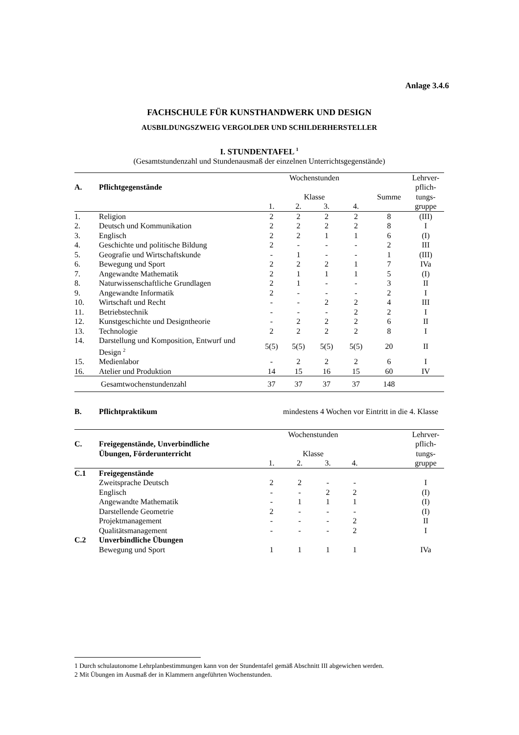Anlage 3.4.6
FACHSCHULE FÜR KUNSTHANDWERK UND DESIGN
AUSBILDUNGSZWEIG VERGOLDER UND SCHILDERHERSTELLER
I. STUNDENTAFEL <sup>1</sup>
(Gesamtstundenzahl und Stundenausmaß der einzelnen Unterrichtsgegenstände)
| | | Wochenstunden | | | | | Lehrver- |
| --- | --- | --- | --- | --- | --- | --- | --- |
| A. | Pflichtgegenstände | | | | | | pflich- |
| | | Klasse | | | | Summe | tungs- |
| | | 1. | 2. | 3. | 4. | | gruppe |
| 1. | Religion | 2 | 2 | 2 | 2 | 8 | (III) |
| 2. | Deutsch und Kommunikation | 2 | 2 | 2 | 2 | 8 | I |
| 3. | Englisch | 2 | 2 | 1 | 1 | 6 | (I) |
| 4. | Geschichte und politische Bildung | 2 | - | - | - | 2 | III |
| 5. | Geografie und Wirtschaftskunde | - | 1 | - | - | 1 | (III) |
| 6. | Bewegung und Sport | 2 | 2 | 2 | 1 | 7 | IVa |
| 7. | Angewandte Mathematik | 2 | 1 | 1 | 1 | 5 | (I) |
| 8. | Naturwissenschaftliche Grundlagen | 2 | 1 | - | - | 3 | II |
| 9. | Angewandte Informatik | 2 | - | - | - | 2 | I |
| 10. | Wirtschaft und Recht | - | - | 2 | 2 | 4 | III |
| 11. | Betriebstechnik | - | - | - | 2 | 2 | I |
| 12. | Kunstgeschichte und Designtheorie | - | 2 | 2 | 2 | 6 | II |
| 13. | Technologie | 2 | 2 | 2 | 2 | 8 | I |
| 14. | Darstellung und Komposition, Entwurf und Design <sup>2</sup> | 5(5) | 5(5) | 5(5) | 5(5) | 20 | II |
| 15. | Medienlabor | - | 2 | 2 | 2 | 6 | I |
| 16. | Atelier und Produktion | 14 | 15 | 16 | 15 | 60 | IV |
| | Gesamtwochenstundenzahl | 37 | 37 | 37 | 37 | 148 | |
| B. | Pflichtpraktikum | mindestens 4 Wochen vor Eintritt in die 4. Klasse |
| | | Wochenstunden | | | | | Lehrver- |
| --- | --- | --- | --- | --- | --- | --- | --- |
| C. | Freigegenstände, Unverbindliche | | | | | | pflich- |
| | Übungen, Förderunterricht | Klasse | | | | | tungs- |
| | | 1. | 2. | 3. | 4. | | gruppe |
| C.1 | Freigegenstände | | | | | | |
| | Zweitsprache Deutsch | 2 | 2 | - | - | | I |
| | Englisch | - | - | 2 | 2 | | (I) |
| | Angewandte Mathematik | - | 1 | 1 | 1 | | (I) |
| | Darstellende Geometrie | 2 | - | - | - | | (I) |
| | Projektmanagement | - | - | - | 2 | | II |
| | Qualitätsmanagement | - | - | - | 2 | | I |
| C.2 | Unverbindliche Übungen | | | | | | |
| | Bewegung und Sport | 1 | 1 | 1 | 1 | | IVa |
1 Durch schulautonome Lehrplanbestimmungen kann von der Stundentafel gemäß Abschnitt III abgewichen werden.
2 Mit Übungen im Ausmaß der in Klammern angeführten Wochenstunden.